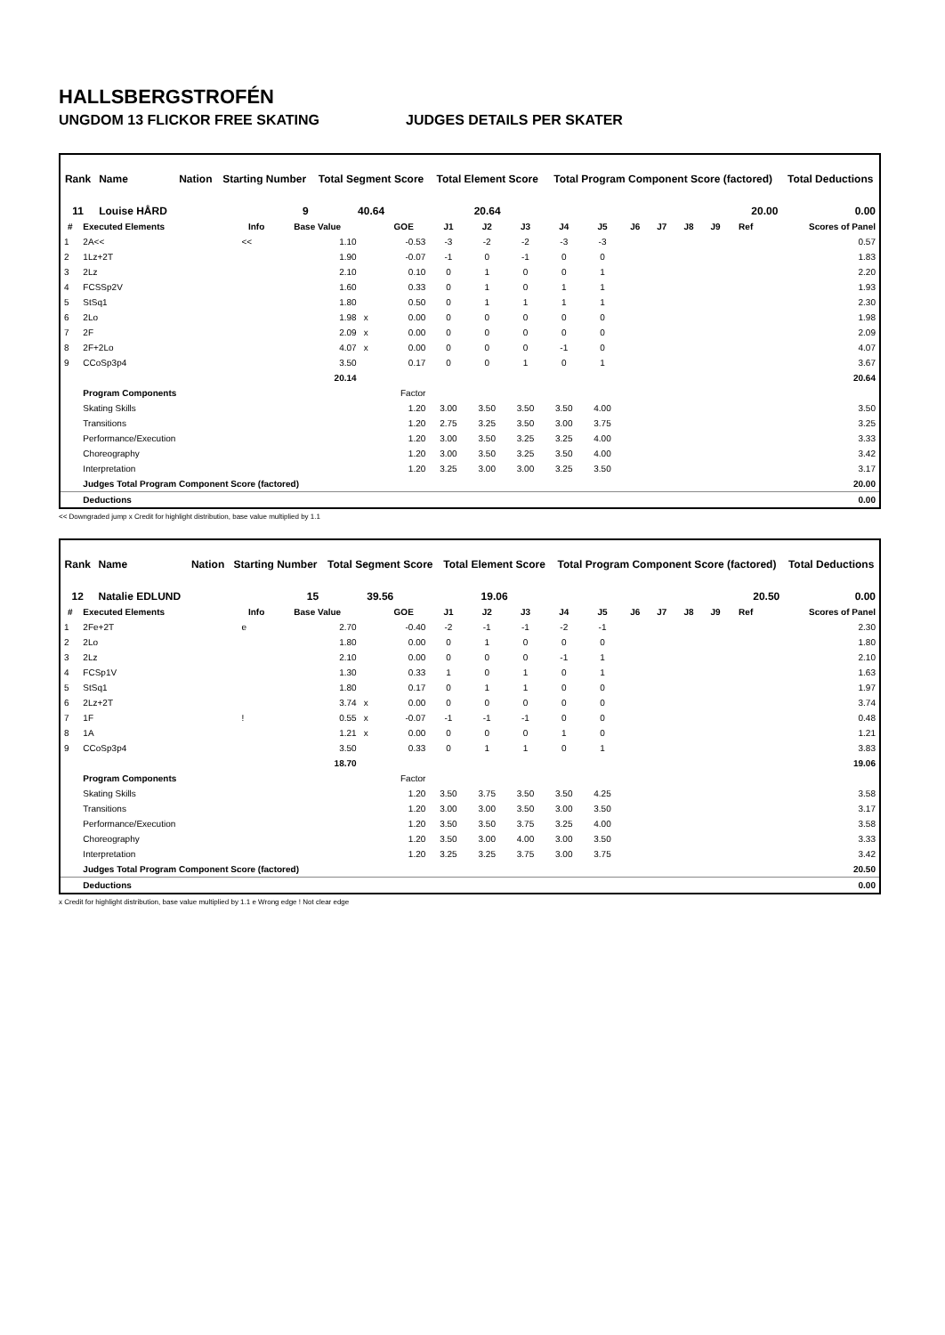HALLSBERGSTROFÉN
UNGDOM 13 FLICKOR FREE SKATING JUDGES DETAILS PER SKATER
| Rank | Name | Nation | Starting Number | Total Segment Score | Total Element Score | Total Program Component Score (factored) | Total Deductions |
| --- | --- | --- | --- | --- | --- | --- | --- |
| 11 | Louise HÅRD | | 9 | 40.64 | 20.64 | 20.00 | 0.00 |
| # | Executed Elements | Info | Base Value | | GOE | J1 | J2 | J3 | J4 | J5 | J6 | J7 | J8 | J9 | Ref | Scores of Panel |
| --- | --- | --- | --- | --- | --- | --- | --- | --- | --- | --- | --- | --- | --- | --- | --- | --- |
| 1 | 2A<< | << | 1.10 | | -0.53 | -3 | -2 | -2 | -3 | -3 | | | | | | 0.57 |
| 2 | 1Lz+2T | | 1.90 | | -0.07 | -1 | 0 | -1 | 0 | 0 | | | | | | 1.83 |
| 3 | 2Lz | | 2.10 | | 0.10 | 0 | 1 | 0 | 0 | 1 | | | | | | 2.20 |
| 4 | FCSSp2V | | 1.60 | | 0.33 | 0 | 1 | 0 | 1 | 1 | | | | | | 1.93 |
| 5 | StSq1 | | 1.80 | | 0.50 | 0 | 1 | 1 | 1 | 1 | | | | | | 2.30 |
| 6 | 2Lo | | 1.98 | x | 0.00 | 0 | 0 | 0 | 0 | 0 | | | | | | 1.98 |
| 7 | 2F | | 2.09 | x | 0.00 | 0 | 0 | 0 | 0 | 0 | | | | | | 2.09 |
| 8 | 2F+2Lo | | 4.07 | x | 0.00 | 0 | 0 | 0 | -1 | 0 | | | | | | 4.07 |
| 9 | CCoSp3p4 | | 3.50 | | 0.17 | 0 | 0 | 1 | 0 | 1 | | | | | | 3.67 |
| | | | 20.14 | | | | | | | | | | | | | 20.64 |
| | Program Components | | | | Factor | | | | | | | | | | | |
| | Skating Skills | | | | 1.20 | 3.00 | 3.50 | 3.50 | 3.50 | 4.00 | | | | | | 3.50 |
| | Transitions | | | | 1.20 | 2.75 | 3.25 | 3.50 | 3.00 | 3.75 | | | | | | 3.25 |
| | Performance/Execution | | | | 1.20 | 3.00 | 3.50 | 3.25 | 3.25 | 4.00 | | | | | | 3.33 |
| | Choreography | | | | 1.20 | 3.00 | 3.50 | 3.25 | 3.50 | 4.00 | | | | | | 3.42 |
| | Interpretation | | | | 1.20 | 3.25 | 3.00 | 3.00 | 3.25 | 3.50 | | | | | | 3.17 |
| | Judges Total Program Component Score (factored) | | | | | | | | | | | | | | | 20.00 |
| | Deductions | | | | | | | | | | | | | | | 0.00 |
<< Downgraded jump x Credit for highlight distribution, base value multiplied by 1.1
| Rank | Name | Nation | Starting Number | Total Segment Score | Total Element Score | Total Program Component Score (factored) | Total Deductions |
| --- | --- | --- | --- | --- | --- | --- | --- |
| 12 | Natalie EDLUND | | 15 | 39.56 | 19.06 | 20.50 | 0.00 |
| # | Executed Elements | Info | Base Value | | GOE | J1 | J2 | J3 | J4 | J5 | J6 | J7 | J8 | J9 | Ref | Scores of Panel |
| --- | --- | --- | --- | --- | --- | --- | --- | --- | --- | --- | --- | --- | --- | --- | --- | --- |
| 1 | 2Fe+2T | e | 2.70 | | -0.40 | -2 | -1 | -1 | -2 | -1 | | | | | | 2.30 |
| 2 | 2Lo | | 1.80 | | 0.00 | 0 | 1 | 0 | 0 | 0 | | | | | | 1.80 |
| 3 | 2Lz | | 2.10 | | 0.00 | 0 | 0 | 0 | -1 | 1 | | | | | | 2.10 |
| 4 | FCSp1V | | 1.30 | | 0.33 | 1 | 0 | 1 | 0 | 1 | | | | | | 1.63 |
| 5 | StSq1 | | 1.80 | | 0.17 | 0 | 1 | 1 | 0 | 0 | | | | | | 1.97 |
| 6 | 2Lz+2T | | 3.74 | x | 0.00 | 0 | 0 | 0 | 0 | 0 | | | | | | 3.74 |
| 7 | 1F | ! | 0.55 | x | -0.07 | -1 | -1 | -1 | 0 | 0 | | | | | | 0.48 |
| 8 | 1A | | 1.21 | x | 0.00 | 0 | 0 | 0 | 1 | 0 | | | | | | 1.21 |
| 9 | CCoSp3p4 | | 3.50 | | 0.33 | 0 | 1 | 1 | 0 | 1 | | | | | | 3.83 |
| | | | 18.70 | | | | | | | | | | | | | 19.06 |
| | Program Components | | | | Factor | | | | | | | | | | | |
| | Skating Skills | | | | 1.20 | 3.50 | 3.75 | 3.50 | 3.50 | 4.25 | | | | | | 3.58 |
| | Transitions | | | | 1.20 | 3.00 | 3.00 | 3.50 | 3.00 | 3.50 | | | | | | 3.17 |
| | Performance/Execution | | | | 1.20 | 3.50 | 3.50 | 3.75 | 3.25 | 4.00 | | | | | | 3.58 |
| | Choreography | | | | 1.20 | 3.50 | 3.00 | 4.00 | 3.00 | 3.50 | | | | | | 3.33 |
| | Interpretation | | | | 1.20 | 3.25 | 3.25 | 3.75 | 3.00 | 3.75 | | | | | | 3.42 |
| | Judges Total Program Component Score (factored) | | | | | | | | | | | | | | | 20.50 |
| | Deductions | | | | | | | | | | | | | | | 0.00 |
x Credit for highlight distribution, base value multiplied by 1.1 e Wrong edge ! Not clear edge